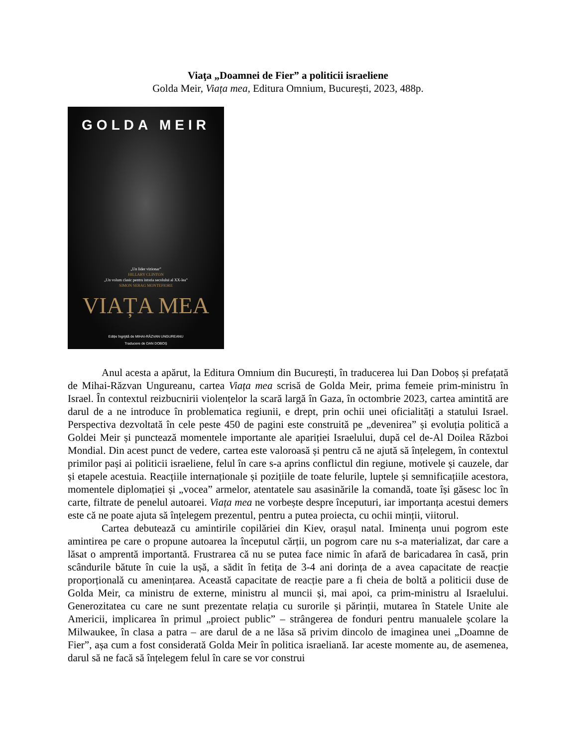Viaţa „Doamnei de Fier” a politicii israeliene
Golda Meir, Viața mea, Editura Omnium, București, 2023, 488p.
GOLDA MEIR
„Un lider vizionar”
HILLARY CLINTON
„Un volum clasic pentru istoria secolului al XX-lea”
SIMON SEBAG MONTEFIORE
VIAȚA MEA
Ediție îngrijită de MIHAI-RĂZVAN UNGUREANU
Traducere de DAN DOBOȘ
Anul acesta a apărut, la Editura Omnium din București, în traducerea lui Dan Doboș și prefațată de Mihai-Răzvan Ungureanu, cartea Viața mea scrisă de Golda Meir, prima femeie prim-ministru în Israel. În contextul reizbucnirii violențelor la scară largă în Gaza, în octombrie 2023, cartea amintită are darul de a ne introduce în problematica regiunii, e drept, prin ochii unei oficialități a statului Israel. Perspectiva dezvoltată în cele peste 450 de pagini este construită pe „devenirea” și evoluția politică a Goldei Meir și punctează momentele importante ale apariției Israelului, după cel de-Al Doilea Război Mondial. Din acest punct de vedere, cartea este valoroasă și pentru că ne ajută să înțelegem, în contextul primilor pași ai politicii israeliene, felul în care s-a aprins conflictul din regiune, motivele și cauzele, dar și etapele acestuia. Reacțiile internaționale și pozițiile de toate felurile, luptele și semnificațiile acestora, momentele diplomației și „vocea” armelor, atentatele sau asasinările la comandă, toate își găsesc loc în carte, filtrate de penelul autoarei. Viața mea ne vorbește despre începuturi, iar importanța acestui demers este că ne poate ajuta să înțelegem prezentul, pentru a putea proiecta, cu ochii minții, viitorul.
Cartea debutează cu amintirile copilăriei din Kiev, orașul natal. Iminența unui pogrom este amintirea pe care o propune autoarea la începutul cărții, un pogrom care nu s-a materializat, dar care a lăsat o amprentă importantă. Frustrarea că nu se putea face nimic în afară de baricadarea în casă, prin scândurile bătute în cuie la ușă, a sădit în fetița de 3-4 ani dorința de a avea capacitate de reacție proporțională cu amenințarea. Această capacitate de reacție pare a fi cheia de boltă a politicii duse de Golda Meir, ca ministru de externe, ministru al muncii și, mai apoi, ca prim-ministru al Israelului. Generozitatea cu care ne sunt prezentate relația cu surorile și părinții, mutarea în Statele Unite ale Americii, implicarea în primul „proiect public” – strângerea de fonduri pentru manualele școlare la Milwaukee, în clasa a patra – are darul de a ne lăsa să privim dincolo de imaginea unei „Doamne de Fier”, așa cum a fost considerată Golda Meir în politica israeliană. Iar aceste momente au, de asemenea, darul să ne facă să înțelegem felul în care se vor construi